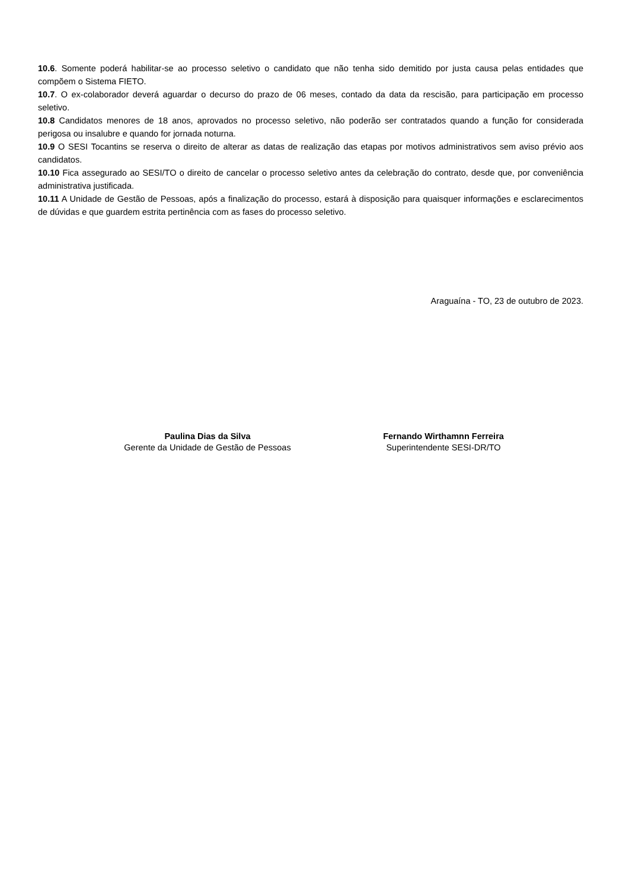10.6. Somente poderá habilitar-se ao processo seletivo o candidato que não tenha sido demitido por justa causa pelas entidades que compõem o Sistema FIETO.
10.7. O ex-colaborador deverá aguardar o decurso do prazo de 06 meses, contado da data da rescisão, para participação em processo seletivo.
10.8 Candidatos menores de 18 anos, aprovados no processo seletivo, não poderão ser contratados quando a função for considerada perigosa ou insalubre e quando for jornada noturna.
10.9 O SESI Tocantins se reserva o direito de alterar as datas de realização das etapas por motivos administrativos sem aviso prévio aos candidatos.
10.10 Fica assegurado ao SESI/TO o direito de cancelar o processo seletivo antes da celebração do contrato, desde que, por conveniência administrativa justificada.
10.11 A Unidade de Gestão de Pessoas, após a finalização do processo, estará à disposição para quaisquer informações e esclarecimentos de dúvidas e que guardem estrita pertinência com as fases do processo seletivo.
Araguaína - TO, 23 de outubro de 2023.
Paulina Dias da Silva
Gerente da Unidade de Gestão de Pessoas
Fernando Wirthamnn Ferreira
Superintendente SESI-DR/TO